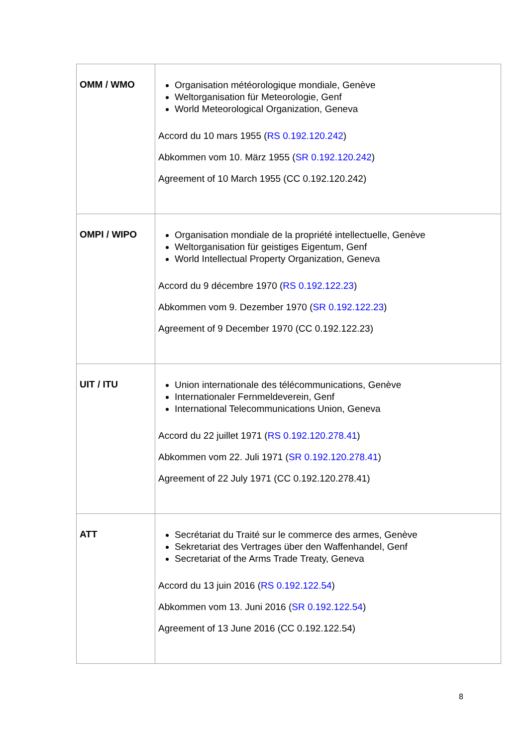| OMM / WMO | Organisation météorologique mondiale, Genève Weltorganisation für Meteorologie, Genf World Meteorological Organization, Geneva Accord du 10 mars 1955 ( RS 0.192.120.242 ) Abkommen vom 10. März 1955 ( SR 0.192.120.242 ) Agreement of 10 March 1955 (CC 0.192.120.242) |
| OMPI / WIPO | Organisation mondiale de la propriété intellectuelle, Genève Weltorganisation für geistiges Eigentum, Genf World Intellectual Property Organization, Geneva Accord du 9 décembre 1970 ( RS 0.192.122.23 ) Abkommen vom 9. Dezember 1970 ( SR 0.192.122.23 ) Agreement of 9 December 1970 (CC 0.192.122.23) |
| UIT / ITU | Union internationale des télécommunications, Genève Internationaler Fernmeldeverein, Genf International Telecommunications Union, Geneva Accord du 22 juillet 1971 ( RS 0.192.120.278.41 ) Abkommen vom 22. Juli 1971 ( SR 0.192.120.278.41 ) Agreement of 22 July 1971 (CC 0.192.120.278.41) |
| ATT | Secrétariat du Traité sur le commerce des armes, Genève Sekretariat des Vertrages über den Waffenhandel, Genf Secretariat of the Arms Trade Treaty, Geneva Accord du 13 juin 2016 ( RS 0.192.122.54 ) Abkommen vom 13. Juni 2016 ( SR 0.192.122.54 ) Agreement of 13 June 2016 (CC 0.192.122.54) |
8